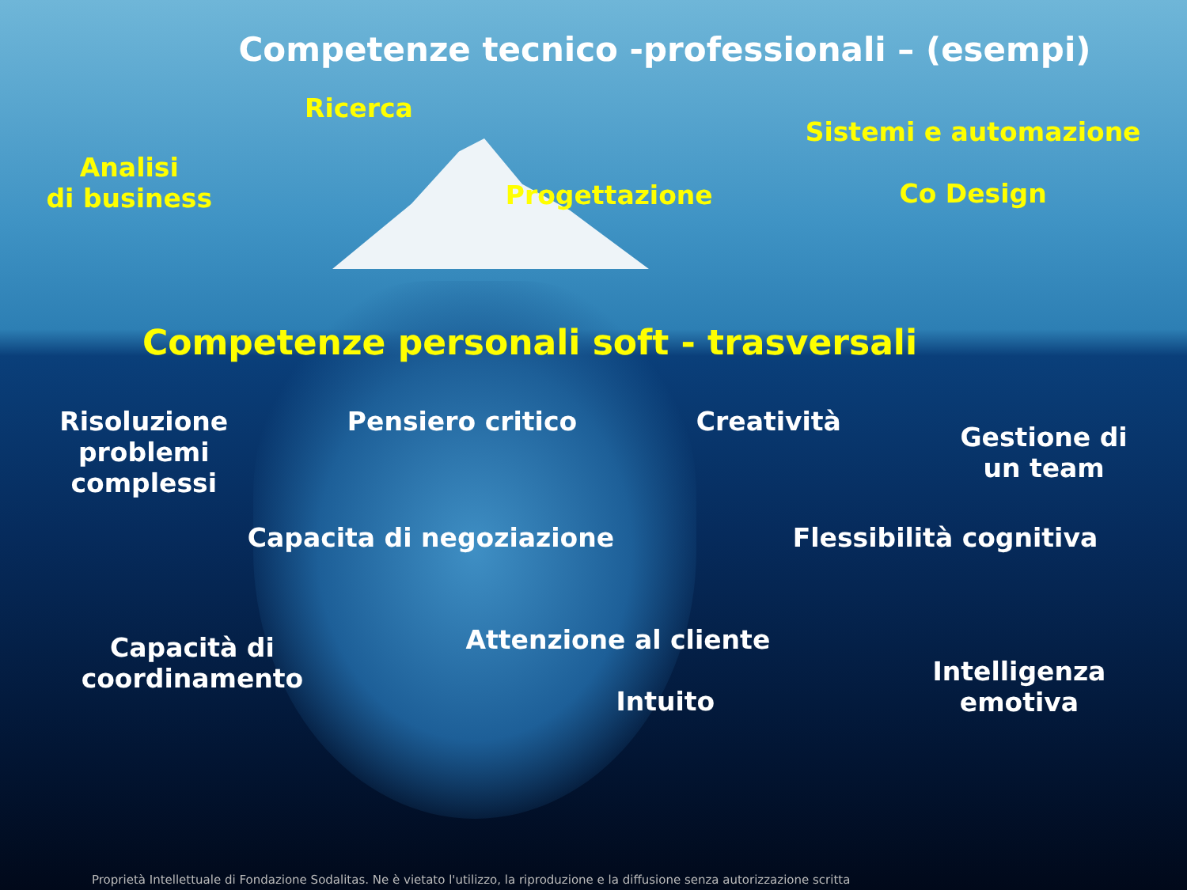Competenze tecnico -professionali – (esempi)
Analisi
di business
Ricerca
Progettazione
Sistemi e automazione
Co Design
Competenze personali soft - trasversali
Risoluzione
problemi
complessi
Pensiero critico Creatività
Gestione di
un team
Capacita di negoziazione Flessibilità cognitiva
Capacità di
coordinamento
Attenzione al cliente
Intuito
Intelligenza
emotiva
Proprietà Intellettuale di Fondazione Sodalitas. Ne è vietato l'utilizzo, la riproduzione e la diffusione senza autorizzazione scritta